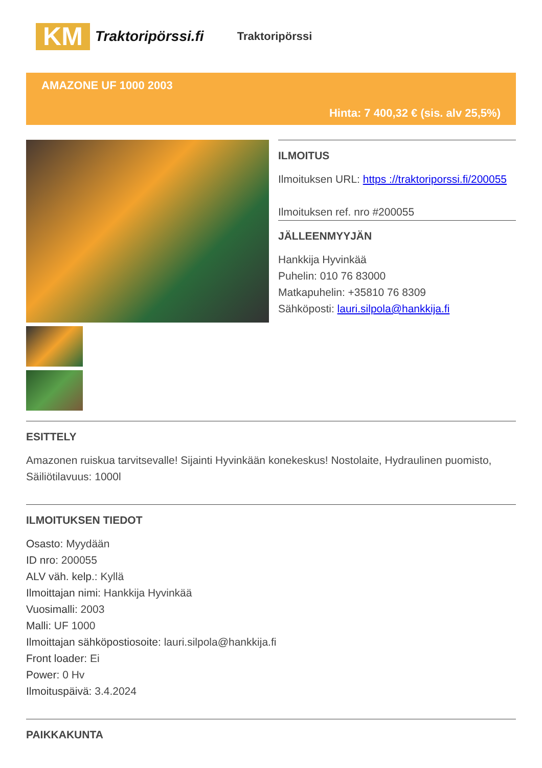KM
Traktoripörssi.fi
Traktoripörssi
AMAZONE UF 1000 2003
Hinta: 7 400,32 € (sis. alv 25,5%)
ILMOITUS
Ilmoituksen URL: https ://traktoriporssi.fi/200055
Ilmoituksen ref. nro #200055
JÄLLEENMYYJÄN
Hankkija Hyvinkää
Puhelin: 010 76 83000
Matkapuhelin: +35810 76 8309
Sähköposti: lauri.silpola@hankkija.fi
ESITTELY
Amazonen ruiskua tarvitsevalle! Sijainti Hyvinkään konekeskus! Nostolaite, Hydraulinen puomisto, Säiliötilavuus: 1000l
ILMOITUKSEN TIEDOT
Osasto: Myydään
ID nro: 200055
ALV väh. kelp.: Kyllä
Ilmoittajan nimi: Hankkija Hyvinkää
Vuosimalli: 2003
Malli: UF 1000
Ilmoittajan sähköpostiosoite: lauri.silpola@hankkija.fi
Front loader: Ei
Power: 0 Hv
Ilmoituspäivä: 3.4.2024
PAIKKAKUNTA